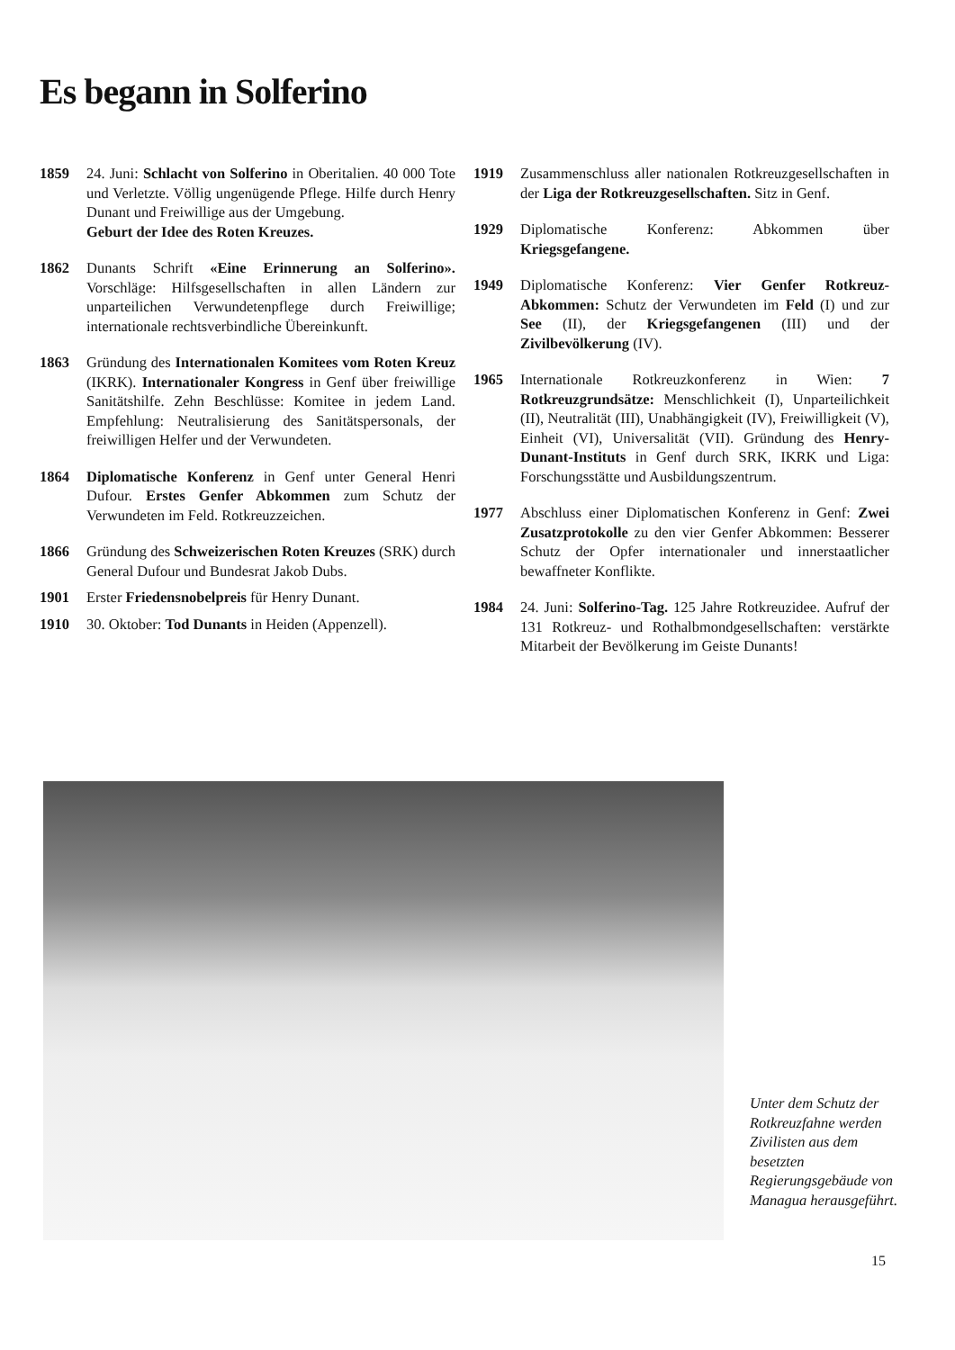Es begann in Solferino
1859 24. Juni: Schlacht von Solferino in Oberitalien. 40 000 Tote und Verletzte. Völlig ungenügende Pflege. Hilfe durch Henry Dunant und Freiwillige aus der Umgebung.
Geburt der Idee des Roten Kreuzes.
1862 Dunants Schrift «Eine Erinnerung an Solferino». Vorschläge: Hilfsgesellschaften in allen Ländern zur unparteilichen Verwundetenpflege durch Freiwillige; internationale rechtsverbindliche Übereinkunft.
1863 Gründung des Internationalen Komitees vom Roten Kreuz (IKRK). Internationaler Kongress in Genf über freiwillige Sanitätshilfe. Zehn Beschlüsse: Komitee in jedem Land. Empfehlung: Neutralisierung des Sanitätspersonals, der freiwilligen Helfer und der Verwundeten.
1864 Diplomatische Konferenz in Genf unter General Henri Dufour. Erstes Genfer Abkommen zum Schutz der Verwundeten im Feld. Rotkreuzzeichen.
1866 Gründung des Schweizerischen Roten Kreuzes (SRK) durch General Dufour und Bundesrat Jakob Dubs.
1901 Erster Friedensnobelpreis für Henry Dunant.
1910 30. Oktober: Tod Dunants in Heiden (Appenzell).
1919 Zusammenschluss aller nationalen Rotkreuzgesellschaften in der Liga der Rotkreuzgesellschaften. Sitz in Genf.
1929 Diplomatische Konferenz: Abkommen über Kriegsgefangene.
1949 Diplomatische Konferenz: Vier Genfer Rotkreuz-Abkommen: Schutz der Verwundeten im Feld (I) und zur See (II), der Kriegsgefangenen (III) und der Zivilbevölkerung (IV).
1965 Internationale Rotkreuzkonferenz in Wien: 7 Rotkreuzgrundsätze: Menschlichkeit (I), Unparteilichkeit (II), Neutralität (III), Unabhängigkeit (IV), Freiwilligkeit (V), Einheit (VI), Universalität (VII). Gründung des Henry-Dunant-Instituts in Genf durch SRK, IKRK und Liga: Forschungsstätte und Ausbildungszentrum.
1977 Abschluss einer Diplomatischen Konferenz in Genf: Zwei Zusatzprotokolle zu den vier Genfer Abkommen: Besserer Schutz der Opfer internationaler und innerstaatlicher bewaffneter Konflikte.
1984 24. Juni: Solferino-Tag. 125 Jahre Rotkreuzidee. Aufruf der 131 Rotkreuz- und Rothalbmondgesellschaften: verstärkte Mitarbeit der Bevölkerung im Geiste Dunants!
Unter dem Schutz der Rotkreuzfahne werden Zivilisten aus dem besetzten Regierungsgebäude von Managua herausgeführt.
15